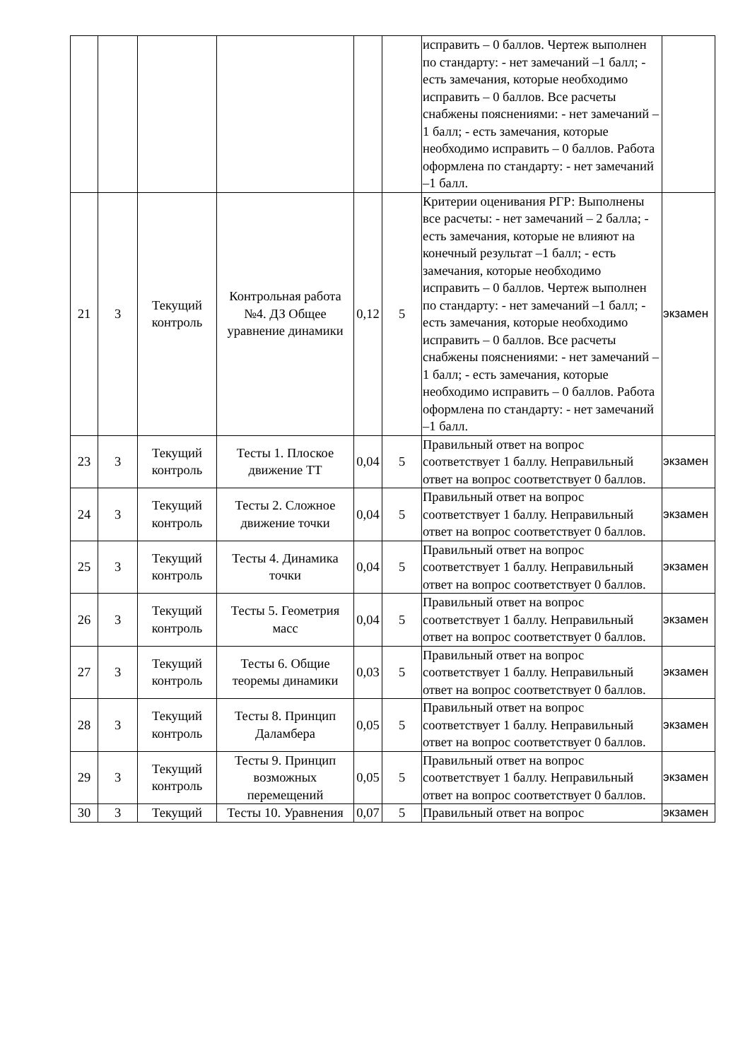| | | | | | | исправить – 0 баллов. Чертеж выполнен по стандарту: - нет замечаний –1 балл; - есть замечания, которые необходимо исправить – 0 баллов. Все расчеты снабжены пояснениями: - нет замечаний –1 балл; - есть замечания, которые необходимо исправить – 0 баллов. Работа оформлена по стандарту: - нет замечаний –1 балл. | |
| 21 | 3 | Текущий контроль | Контрольная работа №4. ДЗ Общее уравнение динамики | 0,12 | 5 | Критерии оценивания РГР: Выполнены все расчеты: - нет замечаний – 2 балла; - есть замечания, которые не влияют на конечный результат –1 балл; - есть замечания, которые необходимо исправить – 0 баллов. Чертеж выполнен по стандарту: - нет замечаний –1 балл; - есть замечания, которые необходимо исправить – 0 баллов. Все расчеты снабжены пояснениями: - нет замечаний –1 балл; - есть замечания, которые необходимо исправить – 0 баллов. Работа оформлена по стандарту: - нет замечаний –1 балл. | экзамен |
| 23 | 3 | Текущий контроль | Тесты 1. Плоское движение ТТ | 0,04 | 5 | Правильный ответ на вопрос соответствует 1 баллу. Неправильный ответ на вопрос соответствует 0 баллов. | экзамен |
| 24 | 3 | Текущий контроль | Тесты 2. Сложное движение точки | 0,04 | 5 | Правильный ответ на вопрос соответствует 1 баллу. Неправильный ответ на вопрос соответствует 0 баллов. | экзамен |
| 25 | 3 | Текущий контроль | Тесты 4. Динамика точки | 0,04 | 5 | Правильный ответ на вопрос соответствует 1 баллу. Неправильный ответ на вопрос соответствует 0 баллов. | экзамен |
| 26 | 3 | Текущий контроль | Тесты 5. Геометрия масс | 0,04 | 5 | Правильный ответ на вопрос соответствует 1 баллу. Неправильный ответ на вопрос соответствует 0 баллов. | экзамен |
| 27 | 3 | Текущий контроль | Тесты 6. Общие теоремы динамики | 0,03 | 5 | Правильный ответ на вопрос соответствует 1 баллу. Неправильный ответ на вопрос соответствует 0 баллов. | экзамен |
| 28 | 3 | Текущий контроль | Тесты 8. Принцип Даламбера | 0,05 | 5 | Правильный ответ на вопрос соответствует 1 баллу. Неправильный ответ на вопрос соответствует 0 баллов. | экзамен |
| 29 | 3 | Текущий контроль | Тесты 9. Принцип возможных перемещений | 0,05 | 5 | Правильный ответ на вопрос соответствует 1 баллу. Неправильный ответ на вопрос соответствует 0 баллов. | экзамен |
| 30 | 3 | Текущий | Тесты 10. Уравнения | 0,07 | 5 | Правильный ответ на вопрос | экзамен |